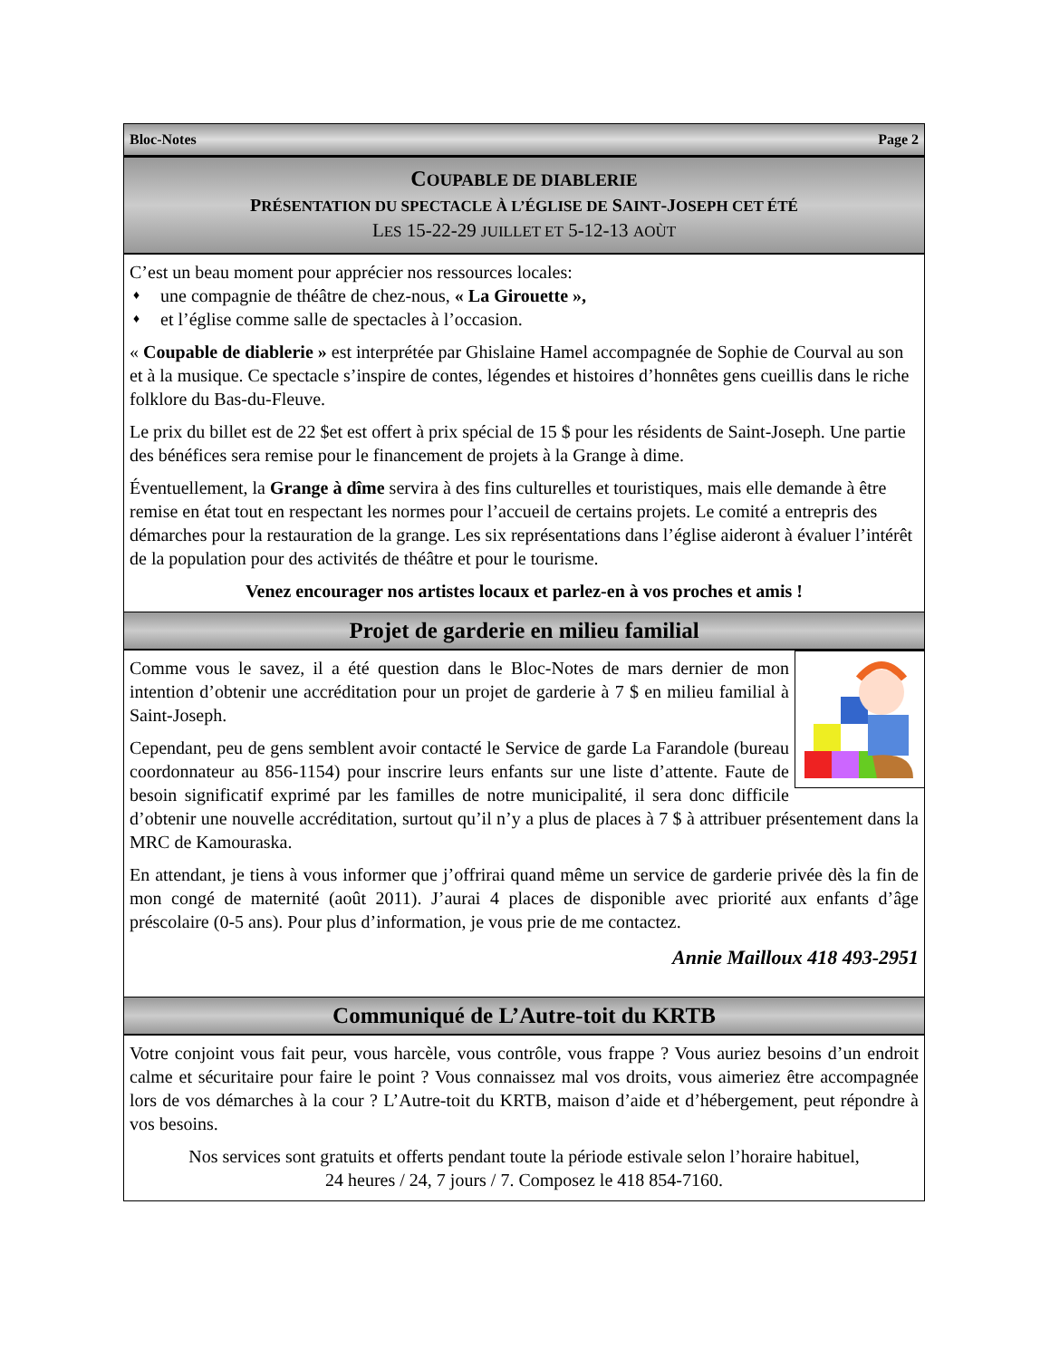Bloc-Notes Page 2
COUPABLE DE DIABLERIE
PRÉSENTATION DU SPECTACLE À L’ÉGLISE DE SAINT-JOSEPH CET ÉTÉ
LES 15-22-29 JUILLET ET 5-12-13 AOÙT
C’est un beau moment pour apprécier nos ressources locales:
♦ une compagnie de théâtre de chez-nous, « La Girouette »,
♦ et l’église comme salle de spectacles à l’occasion.
« Coupable de diablerie » est interprétée par Ghislaine Hamel accompagnée de Sophie de Courval au son et à la musique. Ce spectacle s’inspire de contes, légendes et histoires d’honnêtes gens cueillis dans le riche folklore du Bas-du-Fleuve.
Le prix du billet est de 22 $et est offert à prix spécial de 15 $ pour les résidents de Saint-Joseph. Une partie des bénéfices sera remise pour le financement de projets à la Grange à dime.
Éventuellement, la Grange à dîme servira à des fins culturelles et touristiques, mais elle demande à être remise en état tout en respectant les normes pour l’accueil de certains projets. Le comité a entrepris des démarches pour la restauration de la grange. Les six représentations dans l’église aideront à évaluer l’intérêt de la population pour des activités de théâtre et pour le tourisme.
Venez encourager nos artistes locaux et parlez-en à vos proches et amis !
Projet de garderie en milieu familial
Comme vous le savez, il a été question dans le Bloc-Notes de mars dernier de mon intention d’obtenir une accréditation pour un projet de garderie à 7 $ en milieu familial à Saint-Joseph.
Cependant, peu de gens semblent avoir contacté le Service de garde La Farandole (bureau coordonnateur au 856-1154) pour inscrire leurs enfants sur une liste d’attente. Faute de besoin significatif exprimé par les familles de notre municipalité, il sera donc difficile d’obtenir une nouvelle accréditation, surtout qu’il n’y a plus de places à 7 $ à attribuer présentement dans la MRC de Kamouraska.
En attendant, je tiens à vous informer que j’offrirai quand même un service de garderie privée dès la fin de mon congé de maternité (août 2011). J’aurai 4 places de disponible avec priorité aux enfants d’âge préscolaire (0-5 ans). Pour plus d’information, je vous prie de me contactez.
Annie Mailloux 418 493-2951
Communiqué de L’Autre-toit du KRTB
Votre conjoint vous fait peur, vous harcèle, vous contrôle, vous frappe ? Vous auriez besoins d’un endroit calme et sécuritaire pour faire le point ? Vous connaissez mal vos droits, vous aimeriez être accompagnée lors de vos démarches à la cour ? L’Autre-toit du KRTB, maison d’aide et d’hébergement, peut répondre à vos besoins.
Nos services sont gratuits et offerts pendant toute la période estivale selon l’horaire habituel,
24 heures / 24, 7 jours / 7. Composez le 418 854-7160.